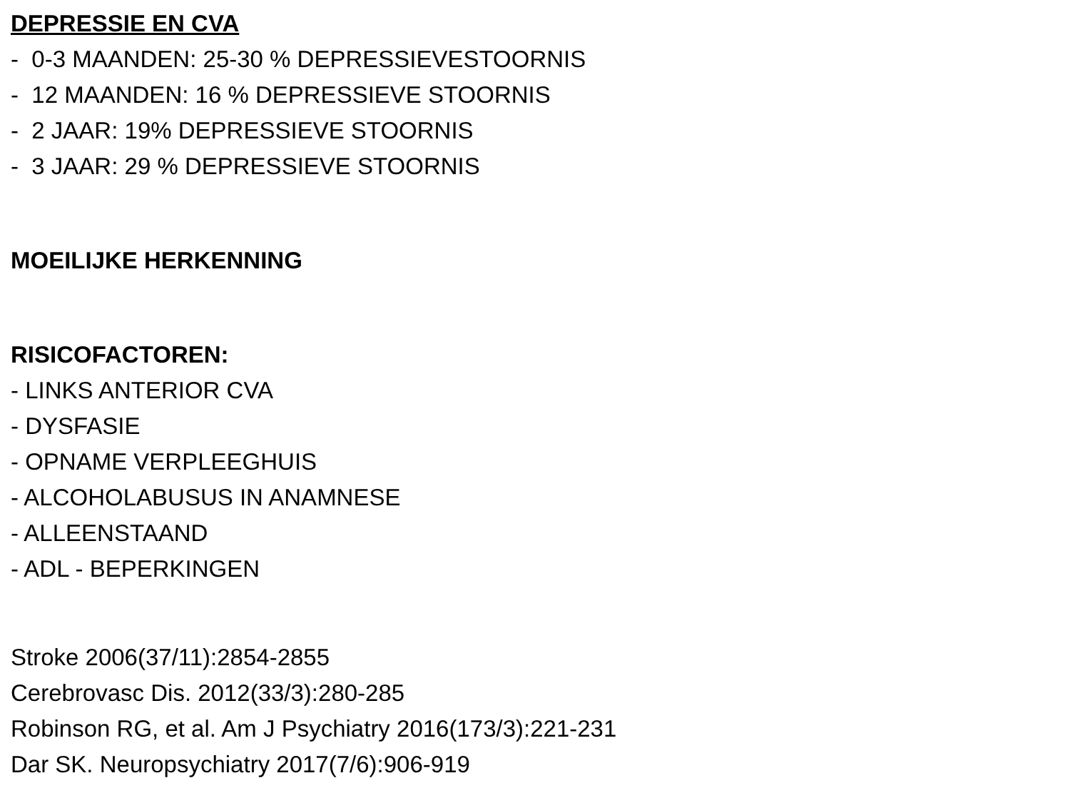DEPRESSIE EN CVA
- 0-3 MAANDEN: 25-30 % DEPRESSIEVESTOORNIS
- 12 MAANDEN: 16 % DEPRESSIEVE STOORNIS
- 2 JAAR: 19% DEPRESSIEVE STOORNIS
- 3 JAAR: 29 % DEPRESSIEVE STOORNIS
MOEILIJKE HERKENNING
RISICOFACTOREN:
- LINKS ANTERIOR CVA
- DYSFASIE
- OPNAME VERPLEEGHUIS
- ALCOHOLABUSUS IN ANAMNESE
- ALLEENSTAAND
- ADL - BEPERKINGEN
Stroke 2006(37/11):2854-2855
Cerebrovasc Dis. 2012(33/3):280-285
Robinson RG, et al. Am J Psychiatry 2016(173/3):221-231
Dar SK. Neuropsychiatry 2017(7/6):906-919